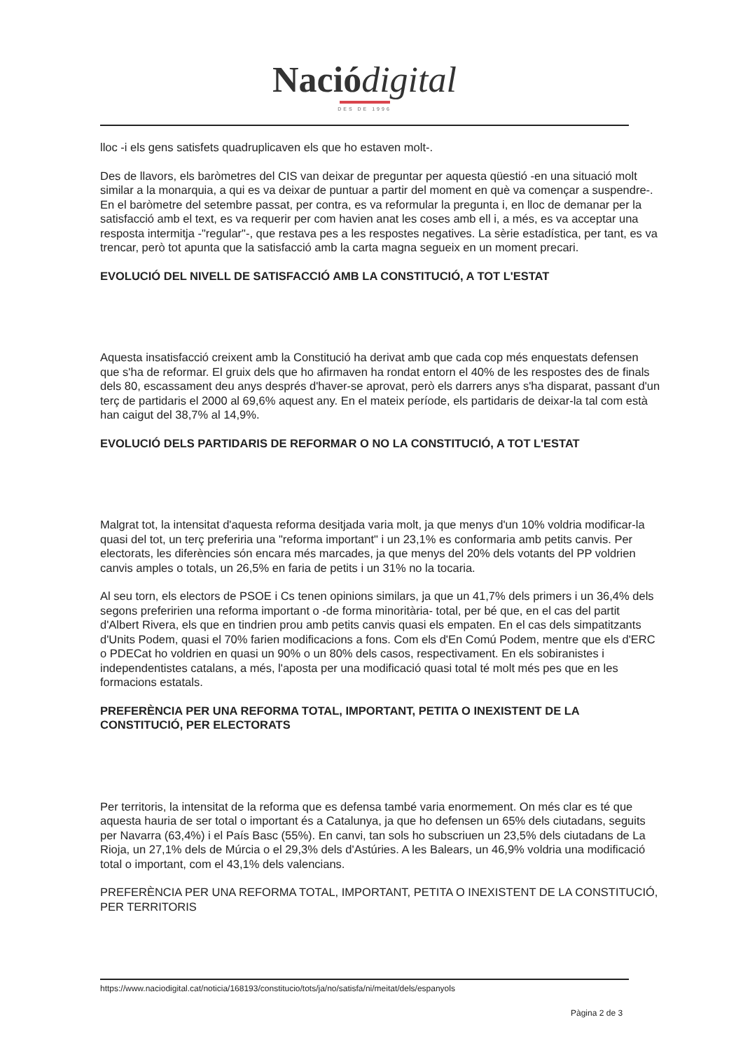Nació digital
DES DE 1996
lloc -i els gens satisfets quadruplicaven els que ho estaven molt-.
Des de llavors, els baròmetres del CIS van deixar de preguntar per aquesta qüestió -en una situació molt similar a la monarquia, a qui es va deixar de puntuar a partir del moment en què va començar a suspendre-. En el baròmetre del setembre passat, per contra, es va reformular la pregunta i, en lloc de demanar per la satisfacció amb el text, es va requerir per com havien anat les coses amb ell i, a més, es va acceptar una resposta intermitja -"regular"-, que restava pes a les respostes negatives. La sèrie estadística, per tant, es va trencar, però tot apunta que la satisfacció amb la carta magna segueix en un moment precari.
EVOLUCIÓ DEL NIVELL DE SATISFACCIÓ AMB LA CONSTITUCIÓ, A TOT L'ESTAT
Aquesta insatisfacció creixent amb la Constitució ha derivat amb que cada cop més enquestats defensen que s'ha de reformar. El gruix dels que ho afirmaven ha rondat entorn el 40% de les respostes des de finals dels 80, escassament deu anys després d'haver-se aprovat, però els darrers anys s'ha disparat, passant d'un terç de partidaris el 2000 al 69,6% aquest any. En el mateix període, els partidaris de deixar-la tal com està han caigut del 38,7% al 14,9%.
EVOLUCIÓ DELS PARTIDARIS DE REFORMAR O NO LA CONSTITUCIÓ, A TOT L'ESTAT
Malgrat tot, la intensitat d'aquesta reforma desitjada varia molt, ja que menys d'un 10% voldria modificar-la quasi del tot, un terç preferiria una "reforma important" i un 23,1% es conformaria amb petits canvis. Per electorats, les diferències són encara més marcades, ja que menys del 20% dels votants del PP voldrien canvis amples o totals, un 26,5% en faria de petits i un 31% no la tocaria.
Al seu torn, els electors de PSOE i Cs tenen opinions similars, ja que un 41,7% dels primers i un 36,4% dels segons preferirien una reforma important o -de forma minoritària- total, per bé que, en el cas del partit d'Albert Rivera, els que en tindrien prou amb petits canvis quasi els empaten. En el cas dels simpatitzants d'Units Podem, quasi el 70% farien modificacions a fons. Com els d'En Comú Podem, mentre que els d'ERC o PDECat ho voldrien en quasi un 90% o un 80% dels casos, respectivament. En els sobiranistes i independentistes catalans, a més, l'aposta per una modificació quasi total té molt més pes que en les formacions estatals.
PREFERÈNCIA PER UNA REFORMA TOTAL, IMPORTANT, PETITA O INEXISTENT DE LA CONSTITUCIÓ, PER ELECTORATS
Per territoris, la intensitat de la reforma que es defensa també varia enormement. On més clar es té que aquesta hauria de ser total o important és a Catalunya, ja que ho defensen un 65% dels ciutadans, seguits per Navarra (63,4%) i el País Basc (55%). En canvi, tan sols ho subscriuen un 23,5% dels ciutadans de La Rioja, un 27,1% dels de Múrcia o el 29,3% dels d'Astúries. A les Balears, un 46,9% voldria una modificació total o important, com el 43,1% dels valencians.
PREFERÈNCIA PER UNA REFORMA TOTAL, IMPORTANT, PETITA O INEXISTENT DE LA CONSTITUCIÓ, PER TERRITORIS
https://www.naciodigital.cat/noticia/168193/constitucio/tots/ja/no/satisfa/ni/meitat/dels/espanyols
Pàgina 2 de 3